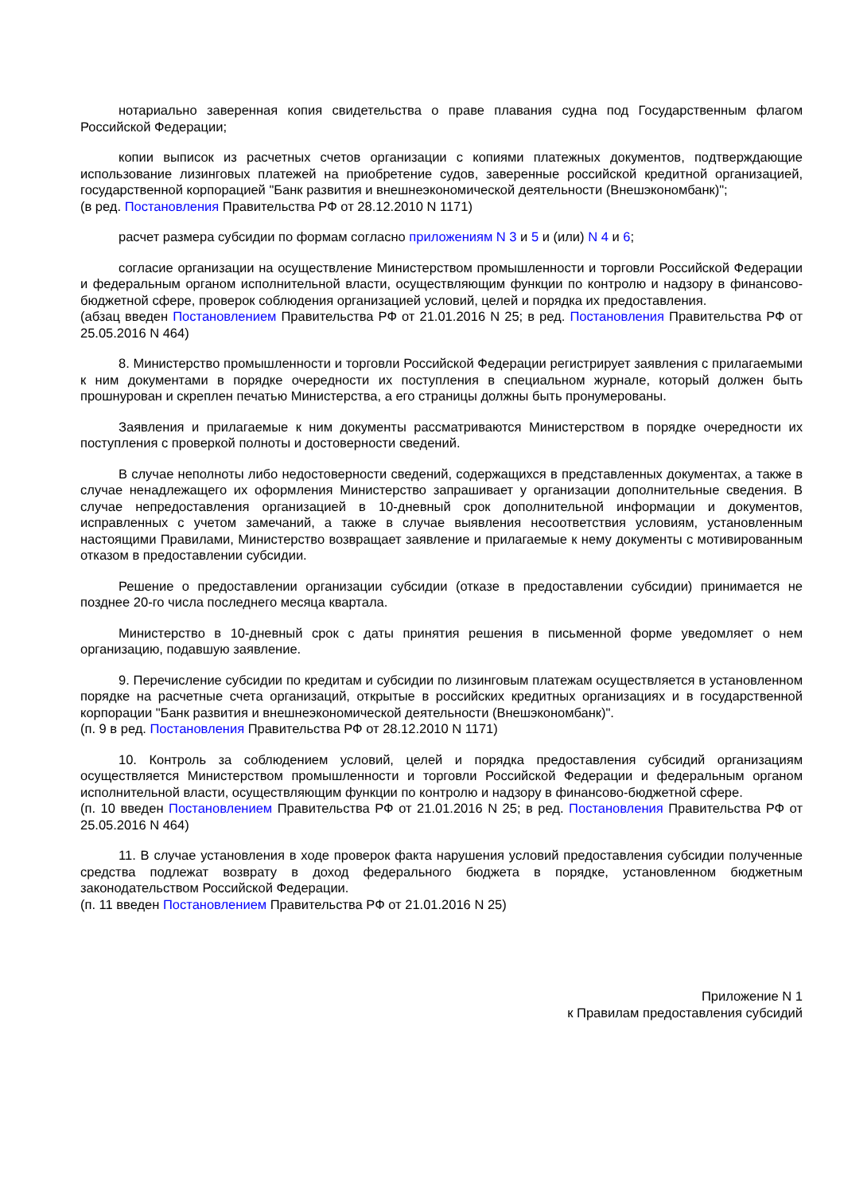нотариально заверенная копия свидетельства о праве плавания судна под Государственным флагом Российской Федерации;
копии выписок из расчетных счетов организации с копиями платежных документов, подтверждающие использование лизинговых платежей на приобретение судов, заверенные российской кредитной организацией, государственной корпорацией "Банк развития и внешнеэкономической деятельности (Внешэкономбанк)";
(в ред. Постановления Правительства РФ от 28.12.2010 N 1171)
расчет размера субсидии по формам согласно приложениям N 3 и 5 и (или) N 4 и 6;
согласие организации на осуществление Министерством промышленности и торговли Российской Федерации и федеральным органом исполнительной власти, осуществляющим функции по контролю и надзору в финансово-бюджетной сфере, проверок соблюдения организацией условий, целей и порядка их предоставления.
(абзац введен Постановлением Правительства РФ от 21.01.2016 N 25; в ред. Постановления Правительства РФ от 25.05.2016 N 464)
8. Министерство промышленности и торговли Российской Федерации регистрирует заявления с прилагаемыми к ним документами в порядке очередности их поступления в специальном журнале, который должен быть прошнурован и скреплен печатью Министерства, а его страницы должны быть пронумерованы.
Заявления и прилагаемые к ним документы рассматриваются Министерством в порядке очередности их поступления с проверкой полноты и достоверности сведений.
В случае неполноты либо недостоверности сведений, содержащихся в представленных документах, а также в случае ненадлежащего их оформления Министерство запрашивает у организации дополнительные сведения. В случае непредоставления организацией в 10-дневный срок дополнительной информации и документов, исправленных с учетом замечаний, а также в случае выявления несоответствия условиям, установленным настоящими Правилами, Министерство возвращает заявление и прилагаемые к нему документы с мотивированным отказом в предоставлении субсидии.
Решение о предоставлении организации субсидии (отказе в предоставлении субсидии) принимается не позднее 20-го числа последнего месяца квартала.
Министерство в 10-дневный срок с даты принятия решения в письменной форме уведомляет о нем организацию, подавшую заявление.
9. Перечисление субсидии по кредитам и субсидии по лизинговым платежам осуществляется в установленном порядке на расчетные счета организаций, открытые в российских кредитных организациях и в государственной корпорации "Банк развития и внешнеэкономической деятельности (Внешэкономбанк)".
(п. 9 в ред. Постановления Правительства РФ от 28.12.2010 N 1171)
10. Контроль за соблюдением условий, целей и порядка предоставления субсидий организациям осуществляется Министерством промышленности и торговли Российской Федерации и федеральным органом исполнительной власти, осуществляющим функции по контролю и надзору в финансово-бюджетной сфере.
(п. 10 введен Постановлением Правительства РФ от 21.01.2016 N 25; в ред. Постановления Правительства РФ от 25.05.2016 N 464)
11. В случае установления в ходе проверок факта нарушения условий предоставления субсидии полученные средства подлежат возврату в доход федерального бюджета в порядке, установленном бюджетным законодательством Российской Федерации.
(п. 11 введен Постановлением Правительства РФ от 21.01.2016 N 25)
Приложение N 1
к Правилам предоставления субсидий